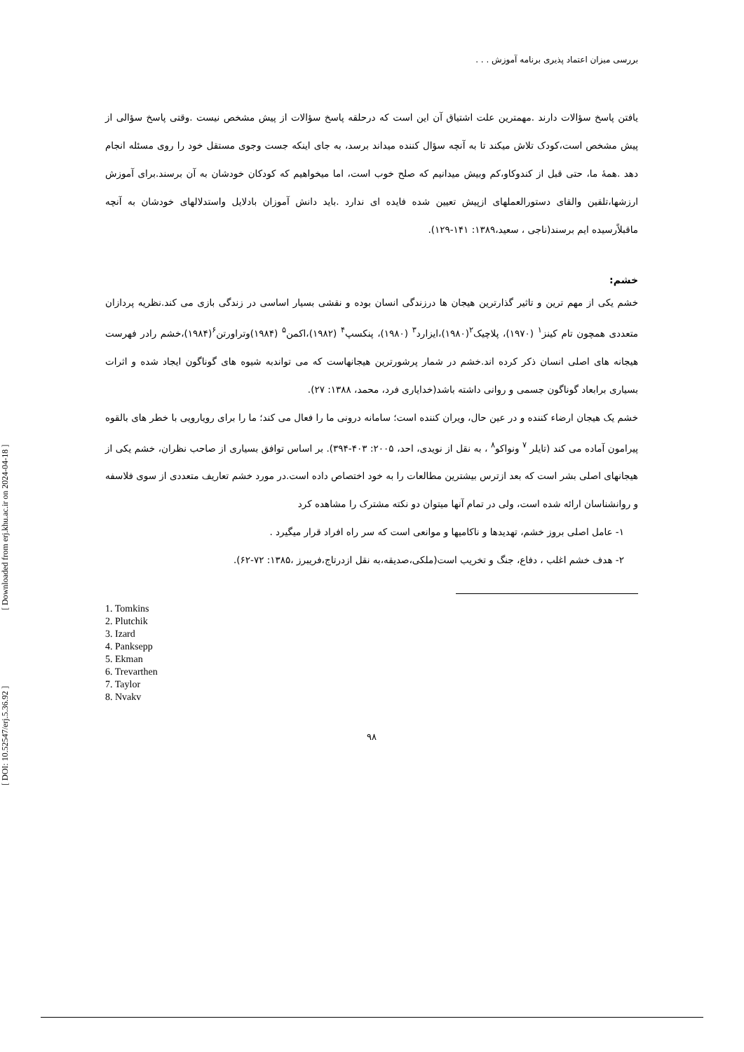[ Downloaded from erj.khu.ac.ir on 2024-04-18 ]
[ DOI: 10.52547/erj.5.36.92 ]
بررسی میزان اعتماد پذیری برنامه آموزش . . .
یافتن پاسخ سؤالات دارند .مهمترین علت اشتیاق آن این است که درحلقه پاسخ سؤالات از پیش مشخص نیست .وقتی پاسخ سؤالی از پیش مشخص است،کودک تلاش میکند تا به آنچه سؤال کننده میداند برسد، به جای اینکه جست وجوی مستقل خود را روی مسئله انجام دهد .همهٔ ما، حتی قبل از کندوکاو،کم وبیش میدانیم که صلح خوب است، اما میخواهیم که کودکان خودشان به آن برسند.برای آموزش ارزشها،تلقین والقای دستورالعملهای ازپیش تعیین شده فایده ای ندارد .باید دانش آموزان بادلایل واستدلالهای خودشان به آنچه ماقبلاًرسیده ایم برسند(ناجی ، سعید،۱۳۸۹: ۱۴۱-۱۲۹).
خشم:
خشم یکی از مهم ترین و تاثیر گذارترین هیجان ها درزندگی انسان بوده و نقشی بسیار اساسی در زندگی بازی می کند.نظریه پردازان متعددی همچون تام کینز<sup>۱</sup> (۱۹۷۰)، پلاچیک<sup>۲</sup>(۱۹۸۰)،ایزارد<sup>۳</sup> (۱۹۸۰)، پنکسپ<sup>۴</sup> (۱۹۸۲)،اکمن<sup>۵</sup> (۱۹۸۴)وتراورتن<sup>۶</sup>(۱۹۸۴)،خشم رادر فهرست هیجانه های اصلی انسان ذکر کرده اند.خشم در شمار پرشورترین هیجانهاست که می تواندبه شیوه های گوناگون ایجاد شده و اثرات بسیاری برابعاد گوناگون جسمی و روانی داشته باشد(خدایاری فرد، محمد، ۱۳۸۸: ۲۷).
خشم یک هیجان ارضاء کننده و در عین حال، ویران کننده است؛ سامانه درونی ما را فعال می کند؛ ما را برای رویارویی با خطر های بالقوه پیرامون آماده می کند (تایلر <sup>۷</sup> ونواکو<sup>۸</sup> ، به نقل از نویدی، احد، ۲۰۰۵: ۴۰۳-۳۹۴). بر اساس توافق بسیاری از صاحب نظران، خشم یکی از هیجانهای اصلی بشر است که بعد ازترس بیشترین مطالعات را به خود اختصاص داده است.در مورد خشم تعاریف متعددی از سوی فلاسفه و روانشناسان ارائه شده است، ولی در تمام آنها میتوان دو نکته مشترک را مشاهده کرد
۱- عامل اصلی بروز خشم، تهدیدها و ناکامیها و موانعی است که سر راه افراد قرار میگیرد .
۲- هدف خشم اغلب ، دفاع، جنگ و تخریب است(ملکی،صدیقه،به نقل ازدرتاج،فریبرز ،۱۳۸۵: ۷۲-۶۲).
1. Tomkins
2. Plutchik
3. Izard
4. Panksepp
5. Ekman
6. Trevarthen
7. Taylor
8. Nvakv
۹۸